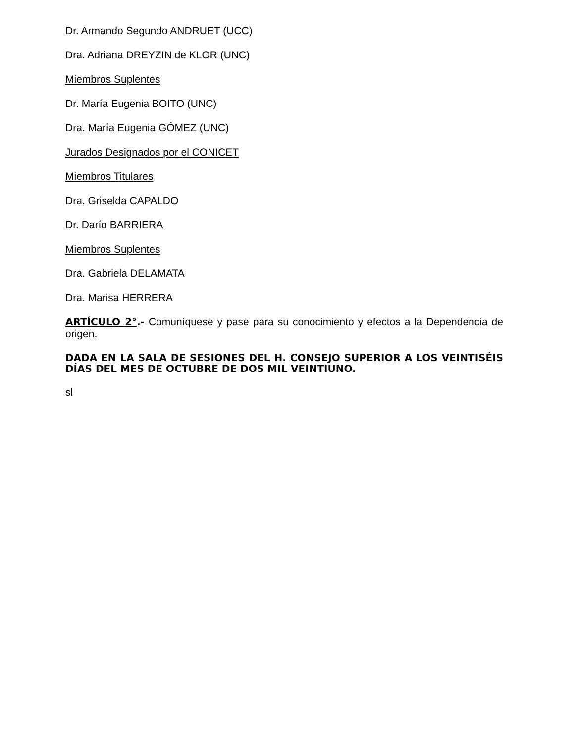Dr. Armando Segundo ANDRUET (UCC)
Dra. Adriana DREYZIN de KLOR (UNC)
Miembros Suplentes
Dr. María Eugenia BOITO (UNC)
Dra. María Eugenia GÓMEZ (UNC)
Jurados Designados por el CONICET
Miembros Titulares
Dra. Griselda CAPALDO
Dr. Darío BARRIERA
Miembros Suplentes
Dra. Gabriela DELAMATA
Dra. Marisa HERRERA
ARTÍCULO 2°.- Comuníquese y pase para su conocimiento y efectos a la Dependencia de origen.
DADA EN LA SALA DE SESIONES DEL H. CONSEJO SUPERIOR A LOS VEINTISÉIS DÍAS DEL MES DE OCTUBRE DE DOS MIL VEINTIUNO.
sl